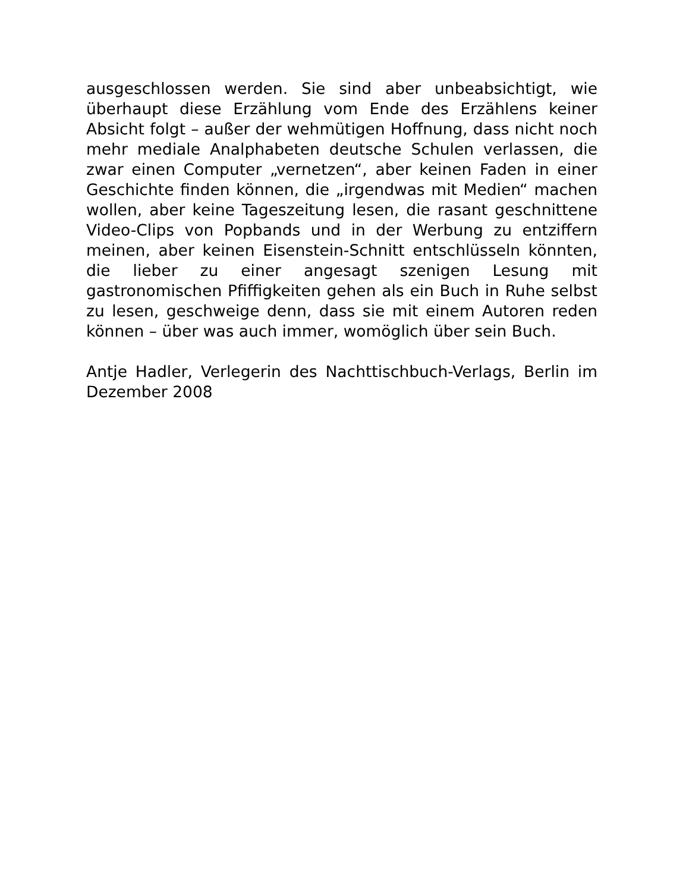ausgeschlossen werden. Sie sind aber unbeabsichtigt, wie überhaupt diese Erzählung vom Ende des Erzählens keiner Absicht folgt – außer der wehmütigen Hoffnung, dass nicht noch mehr mediale Analphabeten deutsche Schulen verlassen, die zwar einen Computer „vernetzen“, aber keinen Faden in einer Geschichte finden können, die „irgendwas mit Medien“ machen wollen, aber keine Tageszeitung lesen, die rasant geschnittene Video-Clips von Popbands und in der Werbung zu entziffern meinen, aber keinen Eisenstein-Schnitt entschlüsseln könnten, die lieber zu einer angesagt szenigen Lesung mit gastronomischen Pfiffigkeiten gehen als ein Buch in Ruhe selbst zu lesen, geschweige denn, dass sie mit einem Autoren reden können – über was auch immer, womöglich über sein Buch.
Antje Hadler, Verlegerin des Nachttischbuch-Verlags, Berlin im Dezember 2008